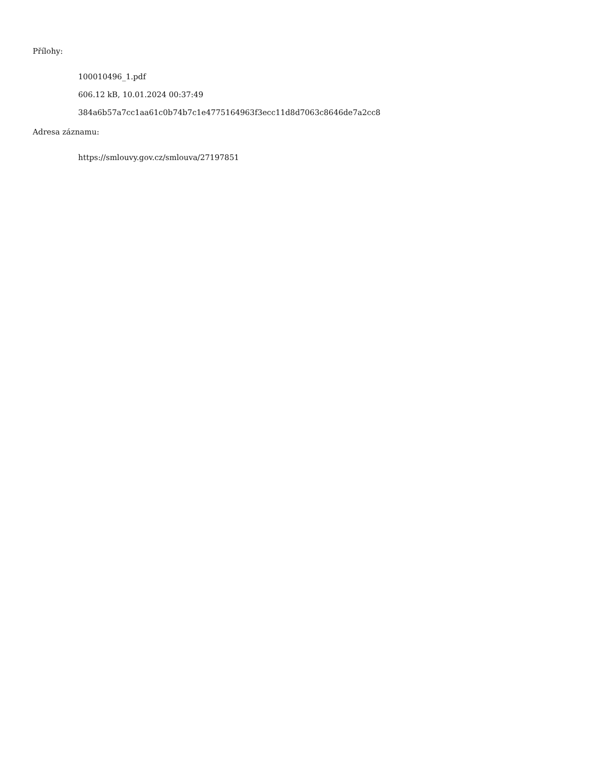Přílohy:
100010496_1.pdf
606.12 kB, 10.01.2024 00:37:49
384a6b57a7cc1aa61c0b74b7c1e4775164963f3ecc11d8d7063c8646de7a2cc8
Adresa záznamu:
https://smlouvy.gov.cz/smlouva/27197851